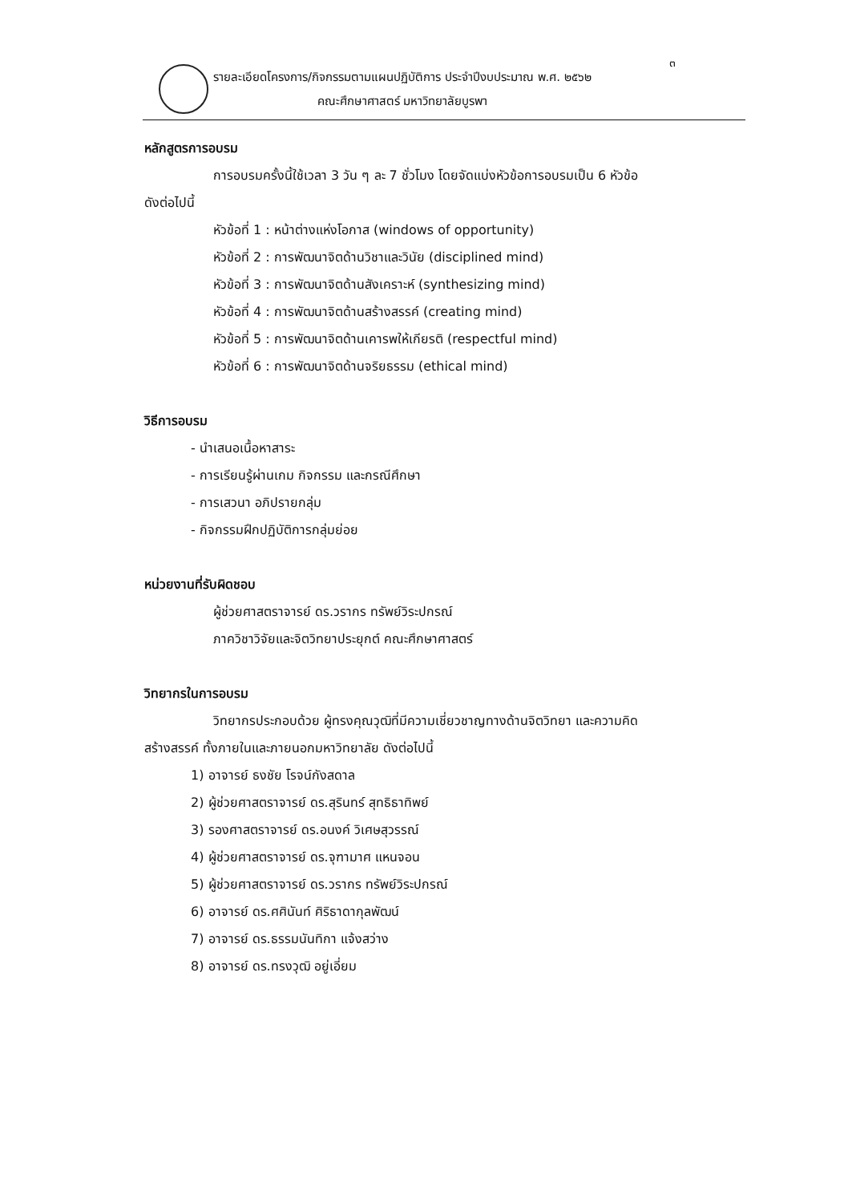๓
รายละเอียดโครงการ/กิจกรรมตามแผนปฏิบัติการ ประจำปีงบประมาณ พ.ศ. ๒๕๖๒
คณะศึกษาศาสตร์ มหาวิทยาลัยบูรพา
หลักสูตรการอบรม
การอบรมครั้งนี้ใช้เวลา 3 วัน ๆ ละ 7 ชั่วโมง โดยจัดแบ่งหัวข้อการอบรมเป็น 6 หัวข้อ
ดังต่อไปนี้
หัวข้อที่ 1 : หน้าต่างแห่งโอกาส (windows of opportunity)
หัวข้อที่ 2 : การพัฒนาจิตด้านวิชาและวินัย (disciplined mind)
หัวข้อที่ 3 : การพัฒนาจิตด้านสังเคราะห์ (synthesizing mind)
หัวข้อที่ 4 : การพัฒนาจิตด้านสร้างสรรค์ (creating mind)
หัวข้อที่ 5 : การพัฒนาจิตด้านเคารพให้เกียรติ (respectful mind)
หัวข้อที่ 6 : การพัฒนาจิตด้านจริยธรรม (ethical mind)
วิธีการอบรม
- นำเสนอเนื้อหาสาระ
- การเรียนรู้ผ่านเกม กิจกรรม และกรณีศึกษา
- การเสวนา อภิปรายกลุ่ม
- กิจกรรมฝึกปฏิบัติการกลุ่มย่อย
หน่วยงานที่รับผิดชอบ
ผู้ช่วยศาสตราจารย์ ดร.วรากร ทรัพย์วิระปกรณ์
ภาควิชาวิจัยและจิตวิทยาประยุกต์ คณะศึกษาศาสตร์
วิทยากรในการอบรม
วิทยากรประกอบด้วย ผู้ทรงคุณวุฒิที่มีความเชี่ยวชาญทางด้านจิตวิทยา และความคิด
สร้างสรรค์ ทั้งภายในและภายนอกมหาวิทยาลัย ดังต่อไปนี้
1) อาจารย์ ธงชัย โรจน์กังสดาล
2) ผู้ช่วยศาสตราจารย์ ดร.สุรินทร์ สุทธิธาทิพย์
3) รองศาสตราจารย์ ดร.อนงค์ วิเศษสุวรรณ์
4) ผู้ช่วยศาสตราจารย์ ดร.จุฑามาศ แหนจอน
5) ผู้ช่วยศาสตราจารย์ ดร.วรากร ทรัพย์วิระปกรณ์
6) อาจารย์ ดร.ศศินันท์ ศิริธาดากุลพัฒน์
7) อาจารย์ ดร.ธรรมนันทิกา แจ้งสว่าง
8) อาจารย์ ดร.ทรงวุฒิ อยู่เอี่ยม